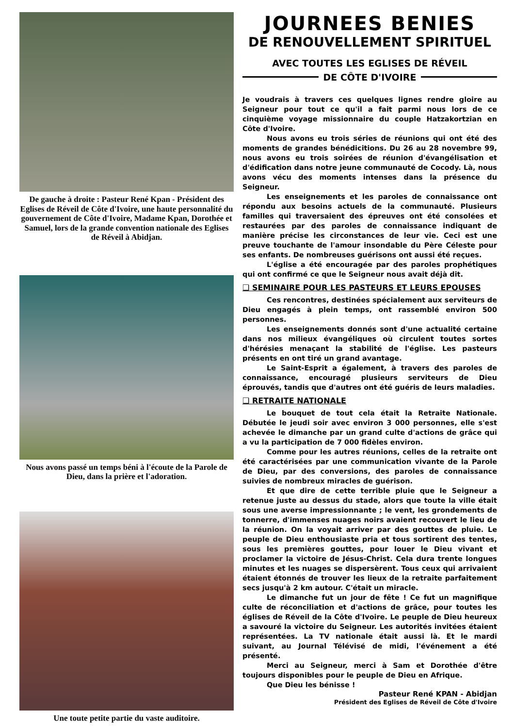De gauche à droite : Pasteur René Kpan - Président des Eglises de Réveil de Côte d'Ivoire, une haute personnalité du gouvernement de Côte d'Ivoire, Madame Kpan, Dorothée et Samuel, lors de la grande convention nationale des Eglises de Réveil à Abidjan.
Nous avons passé un temps béni à l'écoute de la Parole de Dieu, dans la prière et l'adoration.
Une toute petite partie du vaste auditoire.
JOURNEES BENIES
DE RENOUVELLEMENT SPIRITUEL
AVEC TOUTES LES EGLISES DE RÉVEIL
DE CÔTE D'IVOIRE
Je voudrais à travers ces quelques lignes rendre gloire au Seigneur pour tout ce qu'il a fait parmi nous lors de ce cinquième voyage missionnaire du couple Hatzakortzian en Côte d'Ivoire.
Nous avons eu trois séries de réunions qui ont été des moments de grandes bénédicitions. Du 26 au 28 novembre 99, nous avons eu trois soirées de réunion d'évangélisation et d'édification dans notre jeune communauté de Cocody. Là, nous avons vécu des moments intenses dans la présence du Seigneur.
Les enseignements et les paroles de connaissance ont répondu aux besoins actuels de la communauté. Plusieurs familles qui traversaient des épreuves ont été consolées et restaurées par des paroles de connaissance indiquant de manière précise les circonstances de leur vie. Ceci est une preuve touchante de l'amour insondable du Père Céleste pour ses enfants. De nombreuses guérisons ont aussi été reçues.
L'église a été encouragée par des paroles prophétiques qui ont confirmé ce que le Seigneur nous avait déjà dit.
❑ SEMINAIRE POUR LES PASTEURS ET LEURS EPOUSES
Ces rencontres, destinées spécialement aux serviteurs de Dieu engagés à plein temps, ont rassemblé environ 500 personnes.
Les enseignements donnés sont d'une actualité certaine dans nos milieux évangéliques où circulent toutes sortes d'hérésies menaçant la stabilité de l'église. Les pasteurs présents en ont tiré un grand avantage.
Le Saint-Esprit a également, à travers des paroles de connaissance, encouragé plusieurs serviteurs de Dieu éprouvés, tandis que d'autres ont été guéris de leurs maladies.
❑ RETRAITE NATIONALE
Le bouquet de tout cela était la Retraite Nationale. Débutée le jeudi soir avec environ 3 000 personnes, elle s'est achevée le dimanche par un grand culte d'actions de grâce qui a vu la participation de 7 000 fidèles environ.
Comme pour les autres réunions, celles de la retraite ont été caractérisées par une communication vivante de la Parole de Dieu, par des conversions, des paroles de connaissance suivies de nombreux miracles de guérison.
Et que dire de cette terrible pluie que le Seigneur a retenue juste au dessus du stade, alors que toute la ville était sous une averse impressionnante ; le vent, les grondements de tonnerre, d'immenses nuages noirs avaient recouvert le lieu de la réunion. On la voyait arriver par des gouttes de pluie. Le peuple de Dieu enthousiaste pria et tous sortirent des tentes, sous les premières gouttes, pour louer le Dieu vivant et proclamer la victoire de Jésus-Christ. Cela dura trente longues minutes et les nuages se dispersèrent. Tous ceux qui arrivaient étaient étonnés de trouver les lieux de la retraite parfaitement secs jusqu'à 2 km autour. C'était un miracle.
Le dimanche fut un jour de fête ! Ce fut un magnifique culte de réconciliation et d'actions de grâce, pour toutes les églises de Réveil de la Côte d'Ivoire. Le peuple de Dieu heureux a savouré la victoire du Seigneur. Les autorités invitées étaient représentées. La TV nationale était aussi là. Et le mardi suivant, au Journal Télévisé de midi, l'événement a été présenté.
Merci au Seigneur, merci à Sam et Dorothée d'être toujours disponibles pour le peuple de Dieu en Afrique.
Que Dieu les bénisse !
Pasteur René KPAN - Abidjan
Président des Eglises de Réveil de Côte d'Ivoire